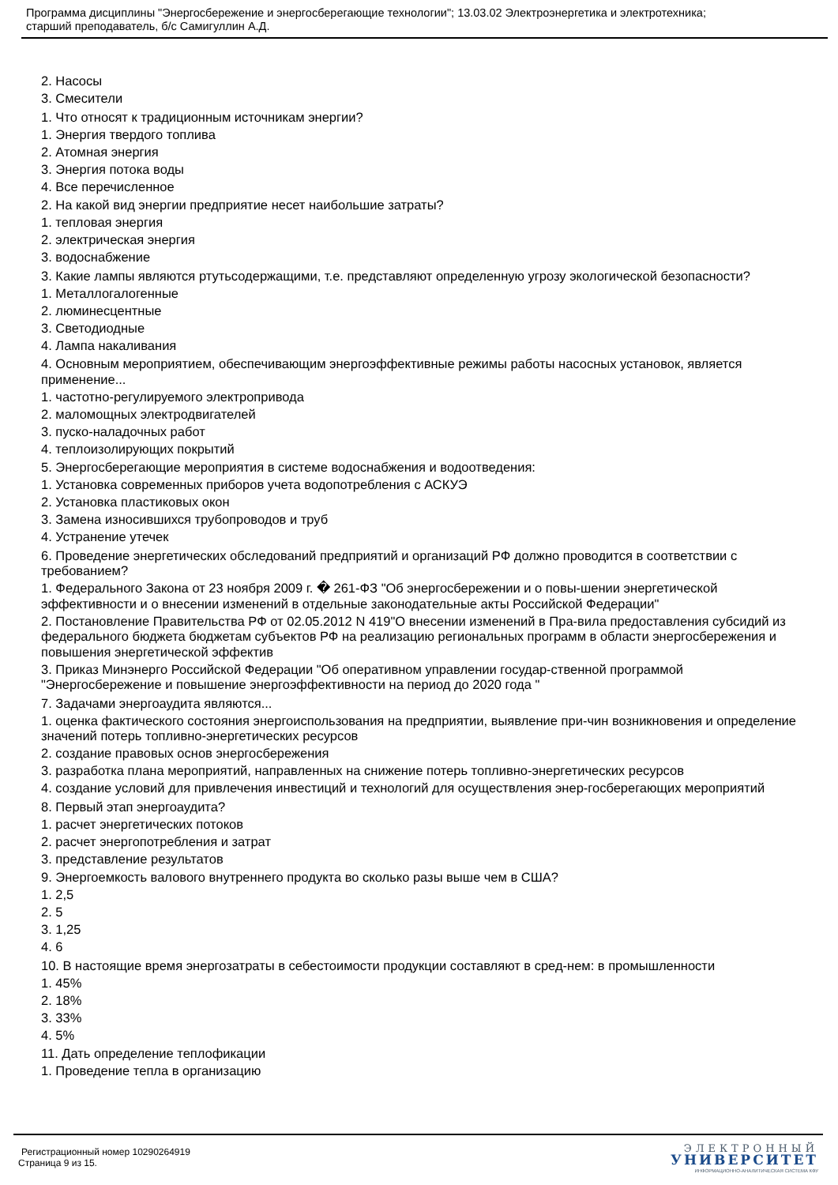Программа дисциплины "Энергосбережение и энергосберегающие технологии"; 13.03.02 Электроэнергетика и электротехника;
старший преподаватель, б/с Самигуллин А.Д.
2. Насосы
3. Смесители
1. Что относят к традиционным источникам энергии?
1. Энергия твердого топлива
2. Атомная энергия
3. Энергия потока воды
4. Все перечисленное
2. На какой вид энергии предприятие несет наибольшие затраты?
1. тепловая энергия
2. электрическая энергия
3. водоснабжение
3. Какие лампы являются ртутьсодержащими, т.е. представляют определенную угрозу экологической безопасности?
1. Металлогалогенные
2. люминесцентные
3. Светодиодные
4. Лампа накаливания
4. Основным мероприятием, обеспечивающим энергоэффективные режимы работы насосных установок, является применение...
1. частотно-регулируемого электропривода
2. маломощных электродвигателей
3. пуско-наладочных работ
4. теплоизолирующих покрытий
5. Энергосберегающие мероприятия в системе водоснабжения и водоотведения:
1. Установка современных приборов учета водопотребления с АСКУЭ
2. Установка пластиковых окон
3. Замена износившихся трубопроводов и труб
4. Устранение утечек
6. Проведение энергетических обследований предприятий и организаций РФ должно проводится в соответствии с требованием?
1. Федерального Закона от 23 ноября 2009 г. � 261-ФЗ "Об энергосбережении и о повы-шении энергетической эффективности и о внесении изменений в отдельные законодательные акты Российской Федерации"
2. Постановление Правительства РФ от 02.05.2012 N 419"О внесении изменений в Пра-вила предоставления субсидий из федерального бюджета бюджетам субъектов РФ на реализацию региональных программ в области энергосбережения и повышения энергетической эффектив
3. Приказ Минэнерго Российской Федерации "Об оперативном управлении государ-ственной программой "Энергосбережение и повышение энергоэффективности на период до 2020 года "
7. Задачами энергоаудита являются...
1. оценка фактического состояния энергоиспользования на предприятии, выявление при-чин возникновения и определение значений потерь топливно-энергетических ресурсов
2. создание правовых основ энергосбережения
3. разработка плана мероприятий, направленных на снижение потерь топливно-энергетических ресурсов
4. создание условий для привлечения инвестиций и технологий для осуществления энер-госберегающих мероприятий
8. Первый этап энергоаудита?
1. расчет энергетических потоков
2. расчет энергопотребления и затрат
3. представление результатов
9. Энергоемкость валового внутреннего продукта во сколько разы выше чем в США?
1. 2,5
2. 5
3. 1,25
4. 6
10. В настоящие время энергозатраты в себестоимости продукции составляют в сред-нем: в промышленности
1. 45%
2. 18%
3. 33%
4. 5%
11. Дать определение теплофикации
1. Проведение тепла в организацию
Регистрационный номер 10290264919
Страница 9 из 15.
ЭЛЕКТРОННЫЙ
УНИВЕРСИТЕТ
ИНФОРМАЦИОННО-АНАЛИТИЧЕСКАЯ СИСТЕМА КФУ